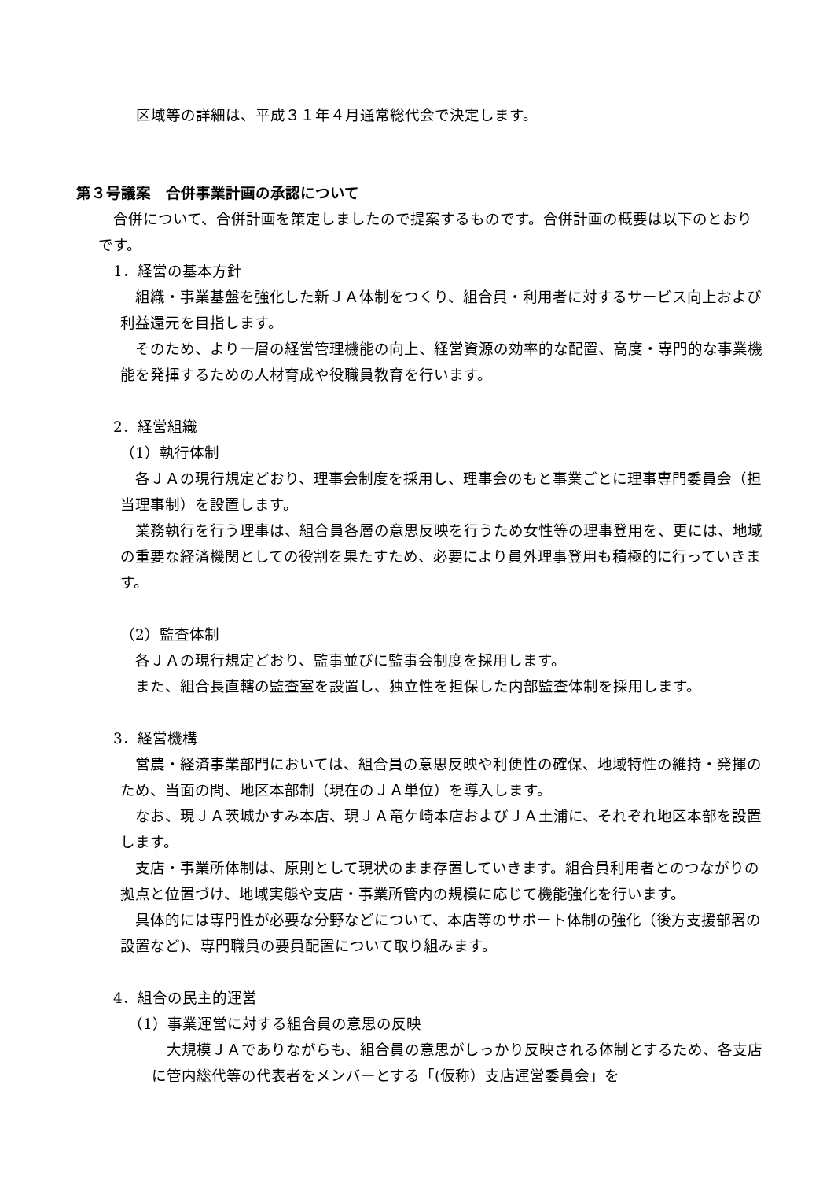区域等の詳細は、平成３１年４月通常総代会で決定します。
第３号議案　合併事業計画の承認について
　合併について、合併計画を策定しましたので提案するものです。合併計画の概要は以下のとおりです。
　1．経営の基本方針
　組織・事業基盤を強化した新ＪＡ体制をつくり、組合員・利用者に対するサービス向上および利益還元を目指します。
　そのため、より一層の経営管理機能の向上、経営資源の効率的な配置、高度・専門的な事業機能を発揮するための人材育成や役職員教育を行います。
　2．経営組織
（1）執行体制
　各ＪＡの現行規定どおり、理事会制度を採用し、理事会のもと事業ごとに理事専門委員会（担当理事制）を設置します。
　業務執行を行う理事は、組合員各層の意思反映を行うため女性等の理事登用を、更には、地域の重要な経済機関としての役割を果たすため、必要により員外理事登用も積極的に行っていきます。
（2）監査体制
　各ＪＡの現行規定どおり、監事並びに監事会制度を採用します。
　また、組合長直轄の監査室を設置し、独立性を担保した内部監査体制を採用します。
　3．経営機構
　営農・経済事業部門においては、組合員の意思反映や利便性の確保、地域特性の維持・発揮のため、当面の間、地区本部制（現在のＪＡ単位）を導入します。
　なお、現ＪＡ茨城かすみ本店、現ＪＡ竜ケ崎本店およびＪＡ土浦に、それぞれ地区本部を設置します。
　支店・事業所体制は、原則として現状のまま存置していきます。組合員利用者とのつながりの拠点と位置づけ、地域実態や支店・事業所管内の規模に応じて機能強化を行います。
　具体的には専門性が必要な分野などについて、本店等のサポート体制の強化（後方支援部署の設置など)、専門職員の要員配置について取り組みます。
　4．組合の民主的運営
　（1）事業運営に対する組合員の意思の反映
　大規模ＪＡでありながらも、組合員の意思がしっかり反映される体制とするため、各支店に管内総代等の代表者をメンバーとする「(仮称）支店運営委員会」を